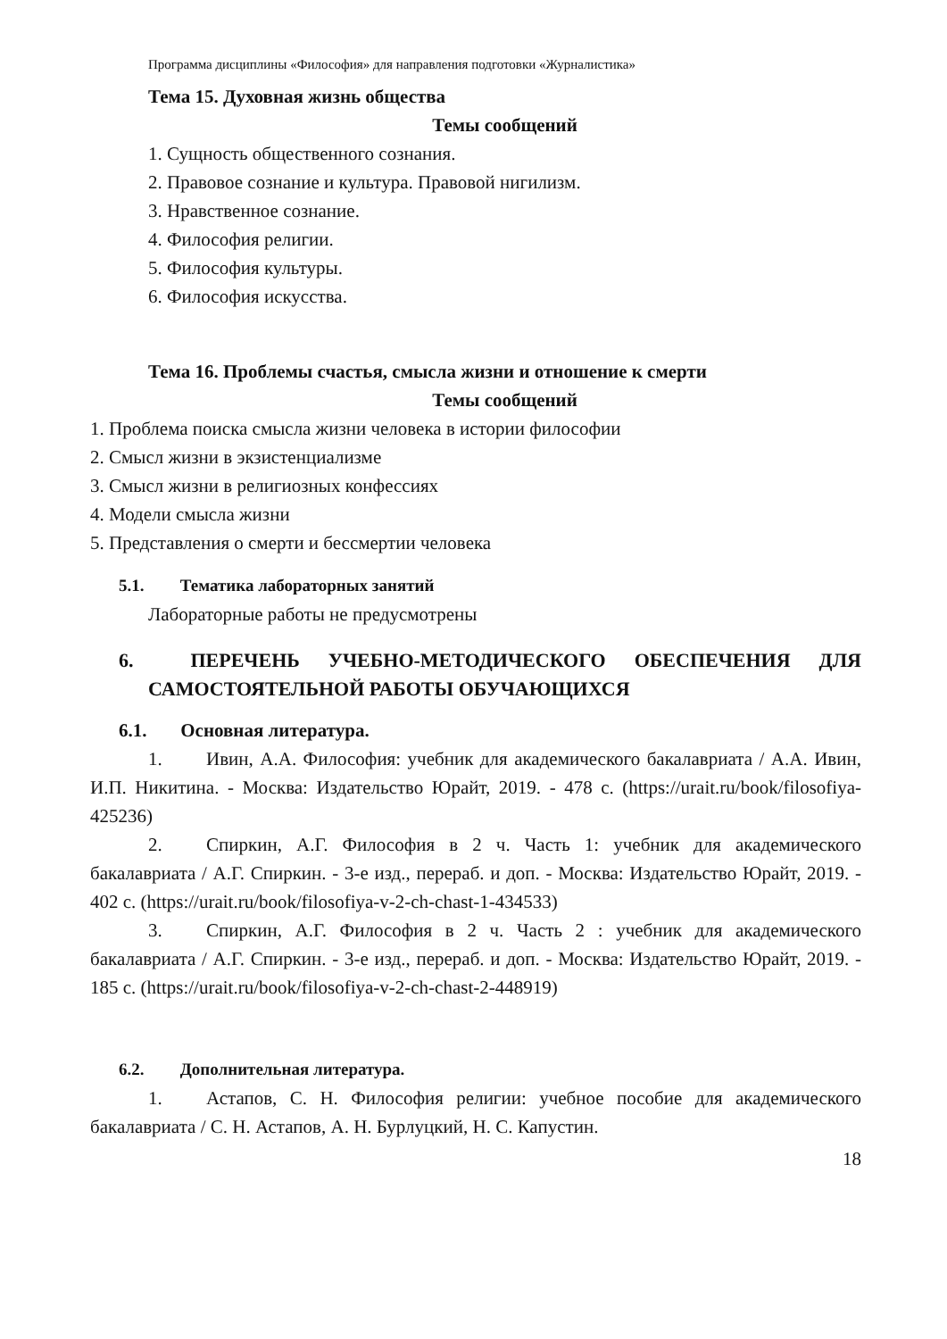Программа дисциплины «Философия» для направления подготовки «Журналистика»
Тема 15. Духовная жизнь общества
Темы сообщений
1. Сущность общественного сознания.
2. Правовое сознание и культура. Правовой нигилизм.
3. Нравственное сознание.
4. Философия религии.
5. Философия культуры.
6. Философия искусства.
Тема 16. Проблемы счастья, смысла жизни и отношение к смерти
Темы сообщений
1. Проблема поиска смысла жизни человека в истории философии
2. Смысл жизни в экзистенциализме
3. Смысл жизни в религиозных конфессиях
4. Модели смысла жизни
5. Представления о смерти и бессмертии человека
5.1. Тематика лабораторных занятий
Лабораторные работы не предусмотрены
6. ПЕРЕЧЕНЬ УЧЕБНО-МЕТОДИЧЕСКОГО ОБЕСПЕЧЕНИЯ ДЛЯ САМОСТОЯТЕЛЬНОЙ РАБОТЫ ОБУЧАЮЩИХСЯ
6.1. Основная литература.
1. Ивин, А.А. Философия: учебник для академического бакалавриата / А.А. Ивин, И.П. Никитина. - Москва: Издательство Юрайт, 2019. - 478 с. (https://urait.ru/book/filosofiya-425236)
2. Спиркин, А.Г. Философия в 2 ч. Часть 1: учебник для академического бакалавриата / А.Г. Спиркин. - 3-е изд., перераб. и доп. - Москва: Издательство Юрайт, 2019. - 402 с. (https://urait.ru/book/filosofiya-v-2-ch-chast-1-434533)
3. Спиркин, А.Г. Философия в 2 ч. Часть 2 : учебник для академического бакалавриата / А.Г. Спиркин. - 3-е изд., перераб. и доп. - Москва: Издательство Юрайт, 2019. - 185 с. (https://urait.ru/book/filosofiya-v-2-ch-chast-2-448919)
6.2. Дополнительная литература.
1. Астапов, С. Н. Философия религии: учебное пособие для академического бакалавриата / С. Н. Астапов, А. Н. Бурлуцкий, Н. С. Капустин.
18